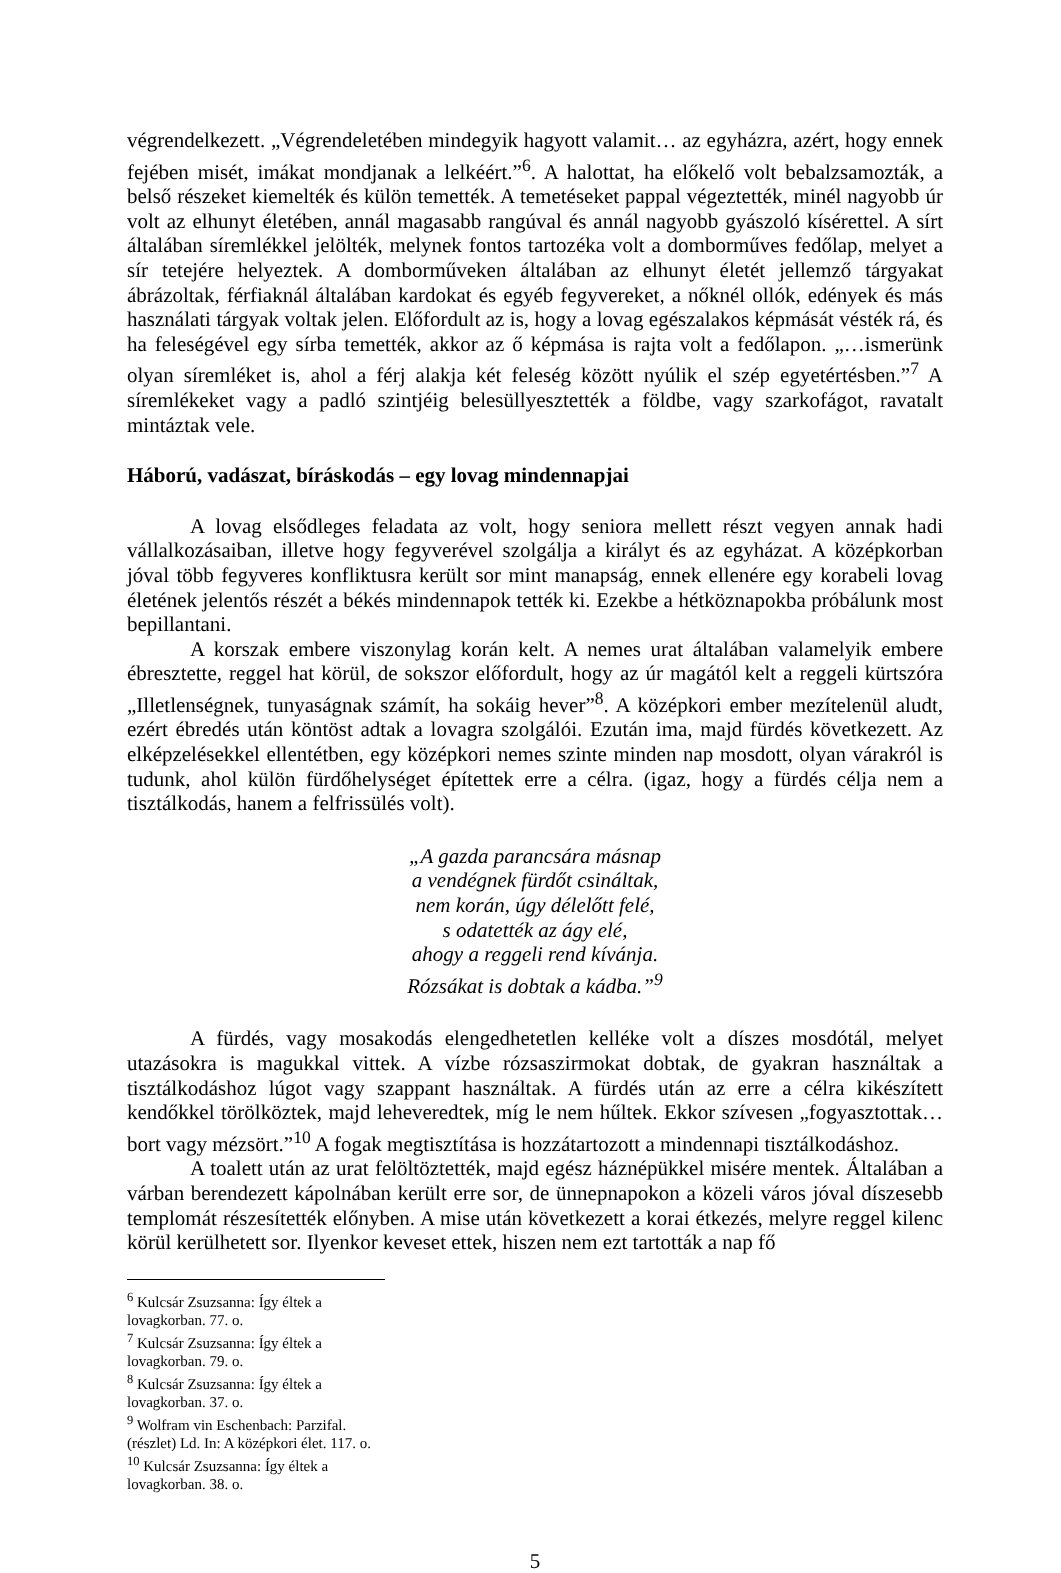végrendelkezett. „Végrendeletében mindegyik hagyott valamit… az egyházra, azért, hogy ennek fejében misét, imákat mondjanak a lelkéért.”<sup>6</sup>. A halottat, ha előkelő volt bebalzsamozták, a belső részeket kiemelték és külön temették. A temetéseket pappal végeztették, minél nagyobb úr volt az elhunyt életében, annál magasabb rangúval és annál nagyobb gyászoló kísérettel. A sírt általában síremlékkel jelölték, melynek fontos tartozéka volt a domborműves fedőlap, melyet a sír tetejére helyeztek. A domborműveken általában az elhunyt életét jellemző tárgyakat ábrázoltak, férfiaknál általában kardokat és egyéb fegyvereket, a nőknél ollók, edények és más használati tárgyak voltak jelen. Előfordult az is, hogy a lovag egészalakos képmását vésték rá, és ha feleségével egy sírba temették, akkor az ő képmása is rajta volt a fedőlapon. „…ismerünk olyan síremléket is, ahol a férj alakja két feleség között nyúlik el szép egyetértésben.”<sup>7</sup> A síremlékeket vagy a padló szintjéig belesüllyesztették a földbe, vagy szarkofágot, ravatalt mintáztak vele.
Háború, vadászat, bíráskodás – egy lovag mindennapjai
A lovag elsődleges feladata az volt, hogy seniora mellett részt vegyen annak hadi vállalkozásaiban, illetve hogy fegyverével szolgálja a királyt és az egyházat. A középkorban jóval több fegyveres konfliktusra került sor mint manapság, ennek ellenére egy korabeli lovag életének jelentős részét a békés mindennapok tették ki. Ezekbe a hétköznapokba próbálunk most bepillantani.
A korszak embere viszonylag korán kelt. A nemes urat általában valamelyik embere ébresztette, reggel hat körül, de sokszor előfordult, hogy az úr magától kelt a reggeli kürtszóra „Illetlenségnek, tunyaságnak számít, ha sokáig hever”<sup>8</sup>. A középkori ember mezítelenül aludt, ezért ébredés után köntöst adtak a lovagra szolgálói. Ezután ima, majd fürdés következett. Az elképzelésekkel ellentétben, egy középkori nemes szinte minden nap mosdott, olyan várakról is tudunk, ahol külön fürdőhelységet építettek erre a célra. (igaz, hogy a fürdés célja nem a tisztálkodás, hanem a felfrissülés volt).
„A gazda parancsára másnap
a vendégnek fürdőt csináltak,
nem korán, úgy délelőtt felé,
s odatették az ágy elé,
ahogy a reggeli rend kívánja.
Rózsákat is dobtak a kádba.”<sup>9</sup>
A fürdés, vagy mosakodás elengedhetetlen kelléke volt a díszes mosdótál, melyet utazásokra is magukkal vittek. A vízbe rózsaszirmokat dobtak, de gyakran használtak a tisztálkodáshoz lúgot vagy szappant használtak. A fürdés után az erre a célra kikészített kendőkkel törölköztek, majd leheveredtek, míg le nem hűltek. Ekkor szívesen „fogyasztottak… bort vagy mézsört.”<sup>10</sup> A fogak megtisztítása is hozzátartozott a mindennapi tisztálkodáshoz.
A toalett után az urat felöltöztették, majd egész háznépükkel misére mentek. Általában a várban berendezett kápolnában került erre sor, de ünnepnapokon a közeli város jóval díszesebb templomát részesítették előnyben. A mise után következett a korai étkezés, melyre reggel kilenc körül kerülhetett sor. Ilyenkor keveset ettek, hiszen nem ezt tartották a nap fő
<sup>6</sup> Kulcsár Zsuzsanna: Így éltek a lovagkorban. 77. o.
<sup>7</sup> Kulcsár Zsuzsanna: Így éltek a lovagkorban. 79. o.
<sup>8</sup> Kulcsár Zsuzsanna: Így éltek a lovagkorban. 37. o.
<sup>9</sup> Wolfram vin Eschenbach: Parzifal. (részlet) Ld. In: A középkori élet. 117. o.
<sup>10</sup> Kulcsár Zsuzsanna: Így éltek a lovagkorban. 38. o.
5